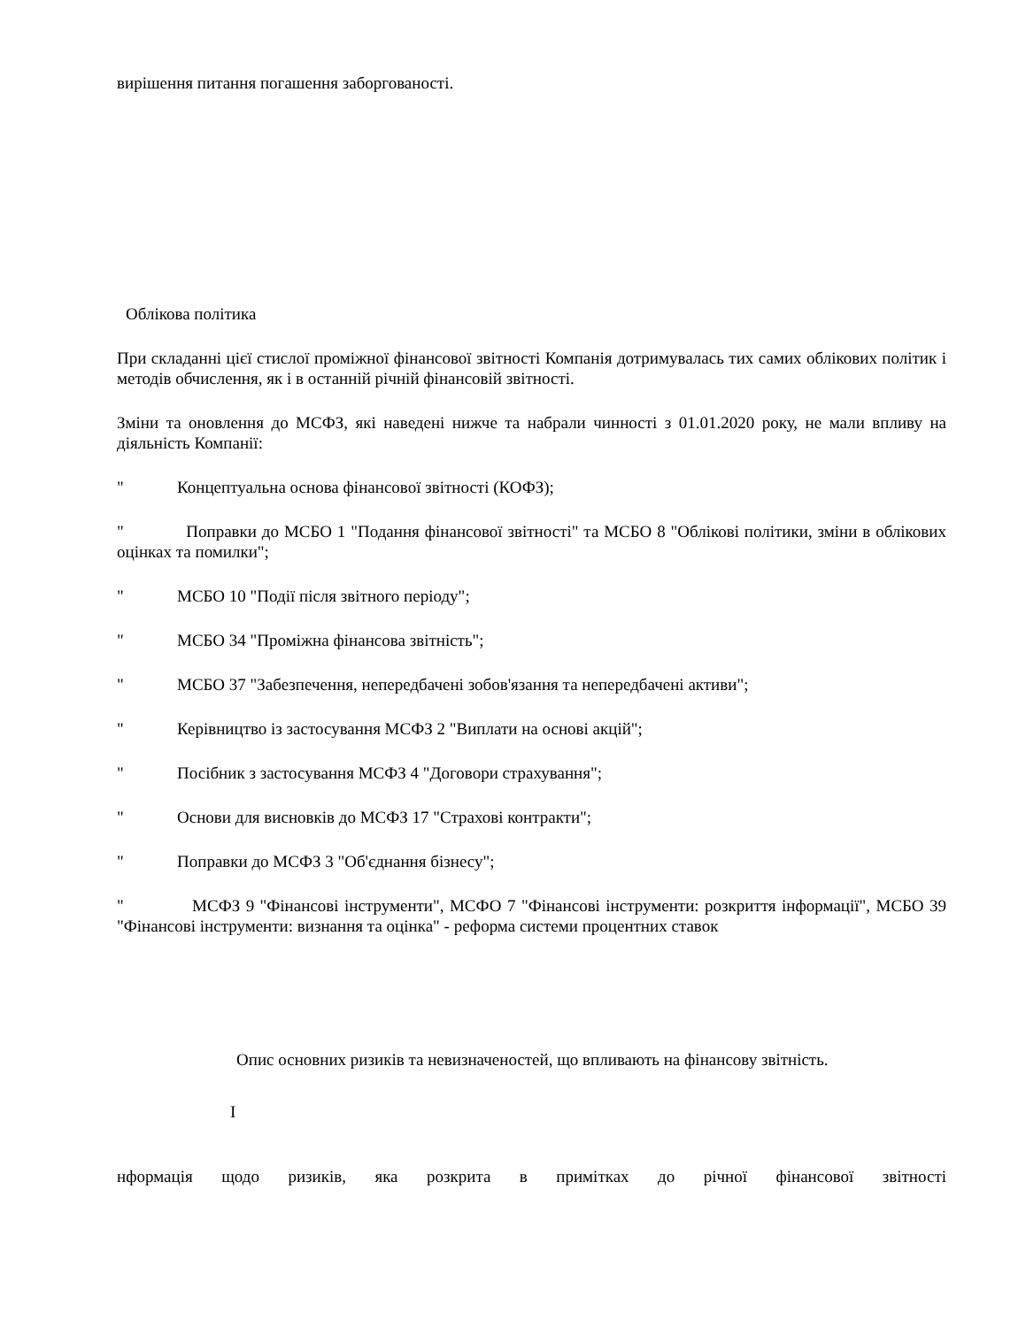вирішення питання погашення заборгованості.
Облікова політика
При складанні цієї стислої проміжної фінансової звітності Компанія дотримувалась тих самих облікових політик і методів обчислення, як і в останній річній фінансовій звітності.
Зміни та оновлення до МСФЗ, які наведені нижче та набрали чинності з 01.01.2020 року, не мали впливу на діяльність Компанії:
" Концептуальна основа фінансової звітності (КОФЗ);
" Поправки до МСБО 1 "Подання фінансової звітності" та МСБО 8 "Облікові політики, зміни в облікових оцінках та помилки";
" МСБО 10 "Події після звітного періоду";
" МСБО 34 "Проміжна фінансова звітність";
" МСБО 37 "Забезпечення, непередбачені зобов'язання та непередбачені активи";
" Керівництво із застосування МСФЗ 2 "Виплати на основі акцій";
" Посібник з застосування МСФЗ 4 "Договори страхування";
" Основи для висновків до МСФЗ 17 "Страхові контракти";
" Поправки до МСФЗ 3 "Об'єднання бізнесу";
" МСФЗ 9 "Фінансові інструменти", МСФО 7 "Фінансові інструменти: розкриття інформації", МСБО 39 "Фінансові інструменти: визнання та оцінка" - реформа системи процентних ставок
Опис основних ризиків та невизначеностей, що впливають на фінансову звітність.
І
нформація щодо ризиків, яка розкрита в примітках до річної фінансової звітності